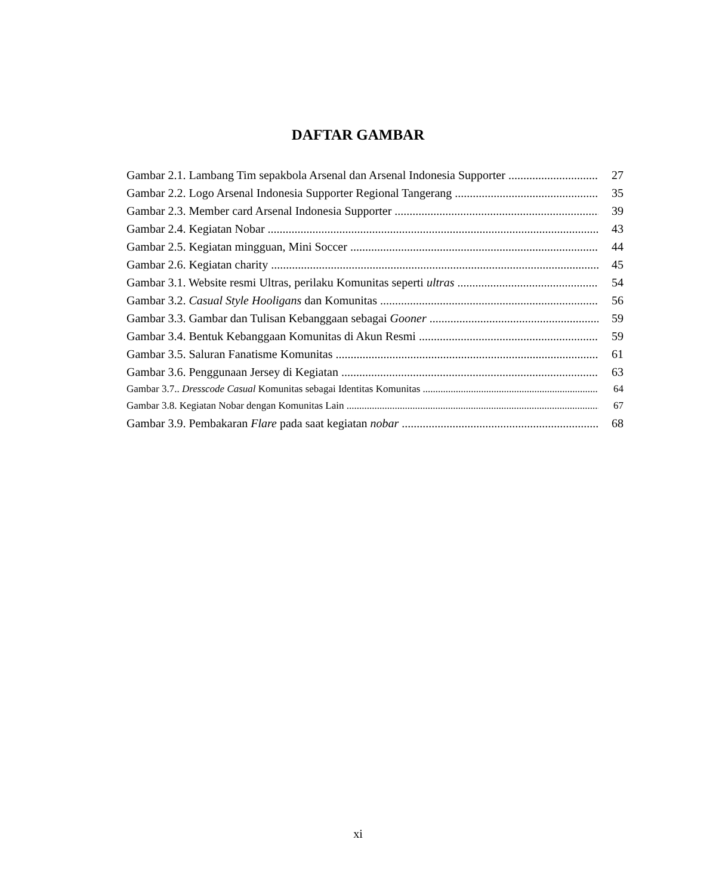DAFTAR GAMBAR
Gambar 2.1. Lambang Tim sepakbola Arsenal dan Arsenal Indonesia Supporter 27
Gambar 2.2. Logo Arsenal Indonesia Supporter Regional Tangerang 35
Gambar 2.3. Member card Arsenal Indonesia Supporter 39
Gambar 2.4. Kegiatan Nobar 43
Gambar 2.5. Kegiatan mingguan, Mini Soccer 44
Gambar 2.6. Kegiatan charity 45
Gambar 3.1. Website resmi Ultras, perilaku Komunitas seperti ultras 54
Gambar 3.2. Casual Style Hooligans dan Komunitas 56
Gambar 3.3. Gambar dan Tulisan Kebanggaan sebagai Gooner 59
Gambar 3.4. Bentuk Kebanggaan Komunitas di Akun Resmi 59
Gambar 3.5. Saluran Fanatisme Komunitas 61
Gambar 3.6. Penggunaan Jersey di Kegiatan 63
Gambar 3.7.. Dresscode Casual Komunitas sebagai Identitas Komunitas 64
Gambar 3.8. Kegiatan Nobar dengan Komunitas Lain 67
Gambar 3.9. Pembakaran Flare pada saat kegiatan nobar 68
xi